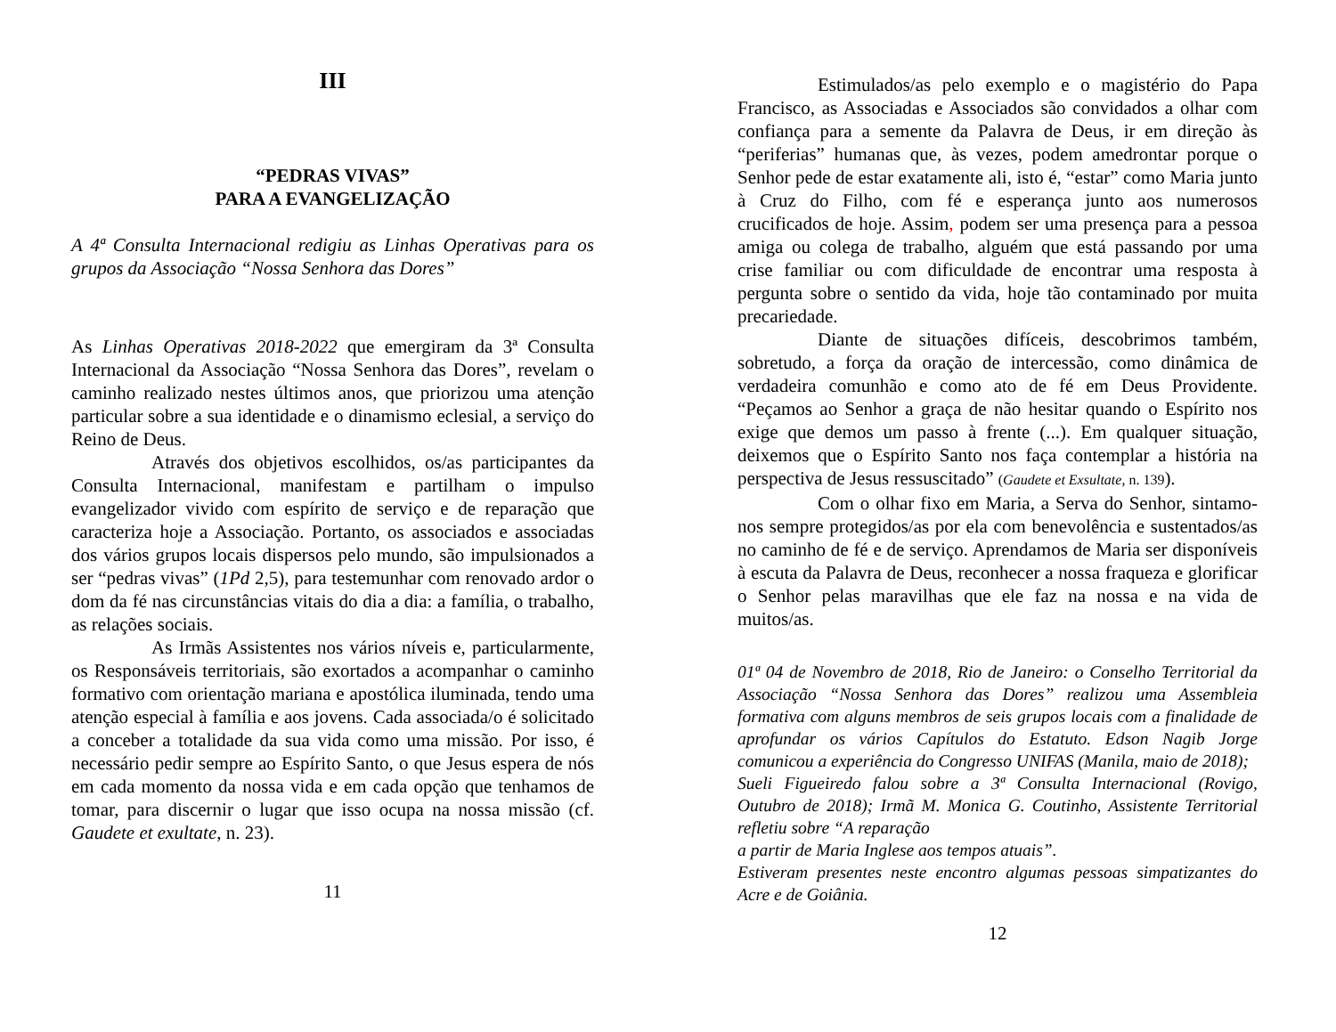III
“PEDRAS VIVAS”
PARA A EVANGELIZAÇÃO
A 4ª Consulta Internacional redigiu as Linhas Operativas para os grupos da Associação “Nossa Senhora das Dores”
As Linhas Operativas 2018-2022 que emergiram da 3ª Consulta Internacional da Associação “Nossa Senhora das Dores”, revelam o caminho realizado nestes últimos anos, que priorizou uma atenção particular sobre a sua identidade e o dinamismo eclesial, a serviço do Reino de Deus.
Através dos objetivos escolhidos, os/as participantes da Consulta Internacional, manifestam e partilham o impulso evangelizador vivido com espírito de serviço e de reparação que caracteriza hoje a Associação. Portanto, os associados e associadas dos vários grupos locais dispersos pelo mundo, são impulsionados a ser “pedras vivas” (1Pd 2,5), para testemunhar com renovado ardor o dom da fé nas circunstâncias vitais do dia a dia: a família, o trabalho, as relações sociais.
As Irmãs Assistentes nos vários níveis e, particularmente, os Responsáveis territoriais, são exortados a acompanhar o caminho formativo com orientação mariana e apostólica iluminada, tendo uma atenção especial à família e aos jovens. Cada associada/o é solicitado a conceber a totalidade da sua vida como uma missão. Por isso, é necessário pedir sempre ao Espírito Santo, o que Jesus espera de nós em cada momento da nossa vida e em cada opção que tenhamos de tomar, para discernir o lugar que isso ocupa na nossa missão (cf. Gaudete et exultate, n. 23).
11
Estimulados/as pelo exemplo e o magistério do Papa Francisco, as Associadas e Associados são convidados a olhar com confiança para a semente da Palavra de Deus, ir em direção às “periferias” humanas que, às vezes, podem amedrontar porque o Senhor pede de estar exatamente ali, isto é, “estar” como Maria junto à Cruz do Filho, com fé e esperança junto aos numerosos crucificados de hoje. Assim, podem ser uma presença para a pessoa amiga ou colega de trabalho, alguém que está passando por uma crise familiar ou com dificuldade de encontrar uma resposta à pergunta sobre o sentido da vida, hoje tão contaminado por muita precariedade.
Diante de situações difíceis, descobrimos também, sobretudo, a força da oração de intercessão, como dinâmica de verdadeira comunhão e como ato de fé em Deus Providente. “Peçamos ao Senhor a graça de não hesitar quando o Espírito nos exige que demos um passo à frente (...). Em qualquer situação, deixemos que o Espírito Santo nos faça contemplar a história na perspectiva de Jesus ressuscitado” (Gaudete et Exsultate, n. 139).
Com o olhar fixo em Maria, a Serva do Senhor, sintamo-nos sempre protegidos/as por ela com benevolência e sustentados/as no caminho de fé e de serviço. Aprendamos de Maria ser disponíveis à escuta da Palavra de Deus, reconhecer a nossa fraqueza e glorificar o Senhor pelas maravilhas que ele faz na nossa e na vida de muitos/as.
01ª 04 de Novembro de 2018, Rio de Janeiro: o Conselho Territorial da Associação “Nossa Senhora das Dores” realizou uma Assembleia formativa com alguns membros de seis grupos locais com a finalidade de aprofundar os vários Capítulos do Estatuto. Edson Nagib Jorge comunicou a experiência do Congresso UNIFAS (Manila, maio de 2018);
Sueli Figueiredo falou sobre a 3ª Consulta Internacional (Rovigo, Outubro de 2018); Irmã M. Monica G. Coutinho, Assistente Territorial refletiu sobre “A reparação
a partir de Maria Inglese aos tempos atuais”.
Estiveram presentes neste encontro algumas pessoas simpatizantes do Acre e de Goiânia.
12